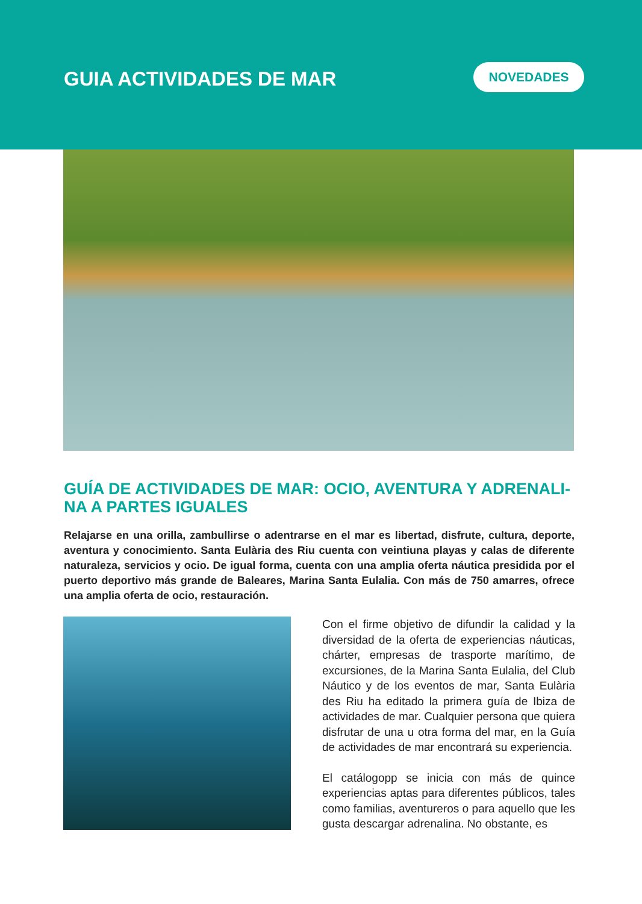GUIA ACTIVIDADES DE MAR NOVEDADES
GUÍA DE ACTIVIDADES DE MAR: OCIO, AVENTURA Y ADRENALI-NA A PARTES IGUALES
Relajarse en una orilla, zambullirse o adentrarse en el mar es libertad, disfrute, cultura, deporte, aventura y conocimiento. Santa Eulària des Riu cuenta con veintiuna playas y calas de diferente naturaleza, servicios y ocio. De igual forma, cuenta con una amplia oferta náutica presidida por el puerto deportivo más grande de Baleares, Marina Santa Eulalia. Con más de 750 amarres, ofrece una amplia oferta de ocio, restauración.
Con el firme objetivo de difundir la calidad y la diversidad de la oferta de experiencias náuticas, chárter, empresas de trasporte marítimo, de excursiones, de la Marina Santa Eulalia, del Club Náutico y de los eventos de mar, Santa Eulària des Riu ha editado la primera guía de Ibiza de actividades de mar. Cualquier persona que quiera disfrutar de una u otra forma del mar, en la Guía de actividades de mar encontrará su experiencia.
El catálogopp se inicia con más de quince experiencias aptas para diferentes públicos, tales como familias, aventureros o para aquello que les gusta descargar adrenalina. No obstante, es